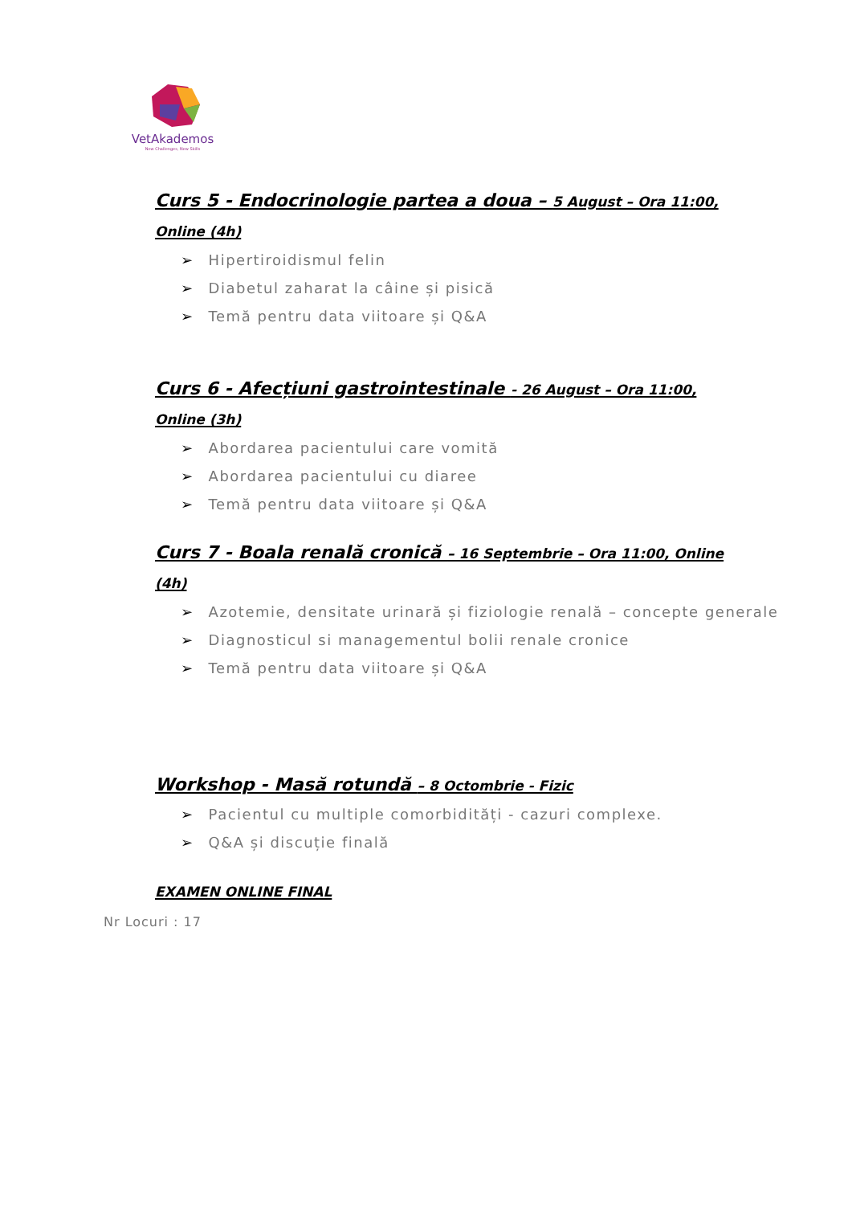VetAkademos
New Challenges, New Skills
Curs 5 - Endocrinologie partea a doua – 5 August – Ora 11:00, Online (4h)
➢ Hipertiroidismul felin
➢ Diabetul zaharat la câine și pisică
➢ Temă pentru data viitoare și Q&A
Curs 6 - Afecțiuni gastrointestinale - 26 August – Ora 11:00, Online (3h)
➢ Abordarea pacientului care vomită
➢ Abordarea pacientului cu diaree
➢ Temă pentru data viitoare și Q&A
Curs 7 - Boala renală cronică – 16 Septembrie – Ora 11:00, Online (4h)
➢ Azotemie, densitate urinară și fiziologie renală – concepte generale
➢ Diagnosticul si managementul bolii renale cronice
➢ Temă pentru data viitoare și Q&A
Workshop - Masă rotundă – 8 Octombrie - Fizic
➢ Pacientul cu multiple comorbidități - cazuri complexe.
➢ Q&A și discuție finală
EXAMEN ONLINE FINAL
Nr Locuri : 17